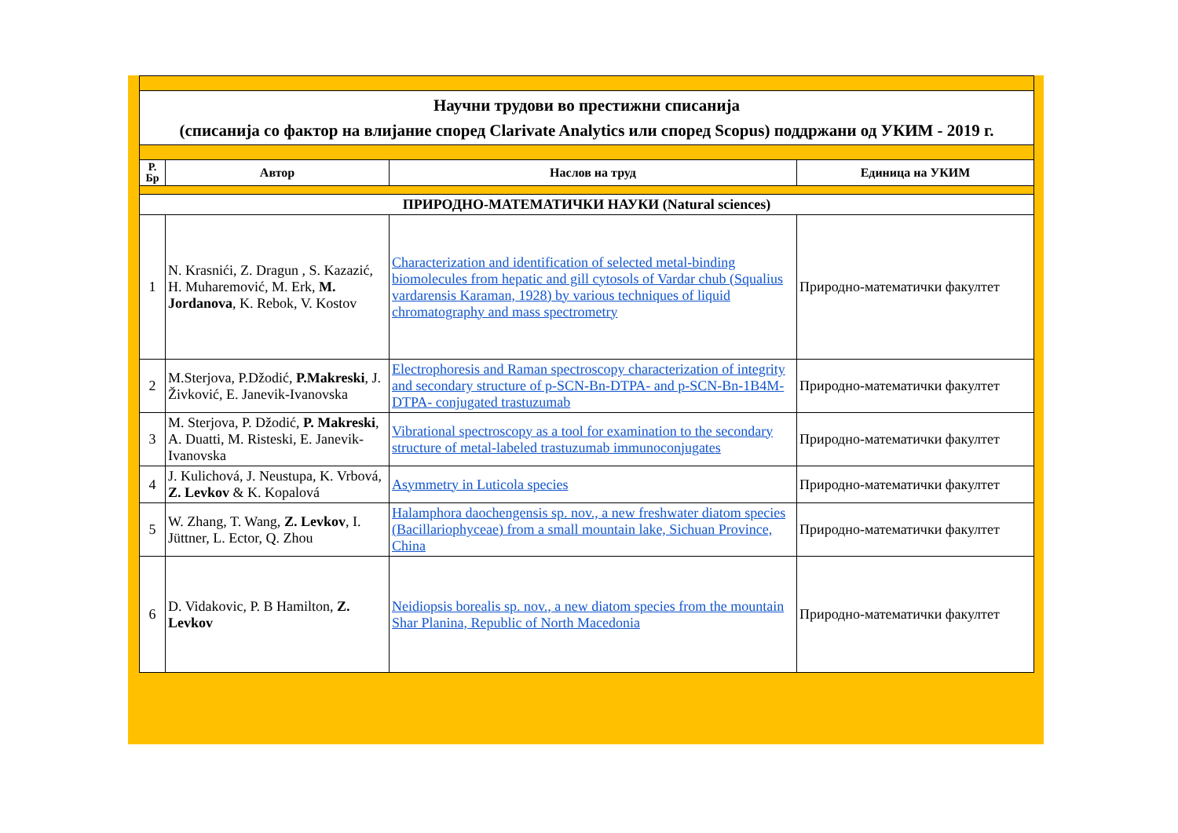| Научни трудови во престижни списанија (списанија со фактор на влијание според Clarivate Analytics или според Scopus) поддржани од УКИМ - 2019 г. | | | |
| Р. Бр | Автор | Наслов на труд | Единица на УКИМ |
| ПРИРОДНО-МАТЕМАТИЧКИ НАУКИ (Natural sciences) | | | |
| 1 | N. Krasnići, Z. Dragun , S. Kazazić, H. Muharemović, M. Erk, M. Jordanova , K. Rebok, V. Kostov | Characterization and identification of selected metal-binding biomolecules from hepatic and gill cytosols of Vardar chub (Squalius vardarensis Karaman, 1928) by various techniques of liquid chromatography and mass spectrometry | Природно-математички факултет |
| 2 | M.Sterjova, P.Džodić, P.Makreski , J. Živković, E. Janevik-Ivanovska | Electrophoresis and Raman spectroscopy characterization of integrity and secondary structure of p-SCN-Bn-DTPA- and p-SCN-Bn-1B4M-DTPA- conjugated trastuzumab | Природно-математички факултет |
| 3 | M. Sterjova, P. Džodić, P. Makreski , A. Duatti, M. Risteski, E. Janevik-Ivanovska | Vibrational spectroscopy as a tool for examination to the secondary structure of metal-labeled trastuzumab immunoconjugates | Природно-математички факултет |
| 4 | J. Kulichová, J. Neustupa, K. Vrbová, Z. Levkov & K. Kopalová | Asymmetry in Luticola species | Природно-математички факултет |
| 5 | W. Zhang, T. Wang, Z. Levkov , I. Jüttner, L. Ector, Q. Zhou | Halamphora daochengensis sp. nov., a new freshwater diatom species (Bacillariophyceae) from a small mountain lake, Sichuan Province, China | Природно-математички факултет |
| 6 | D. Vidakovic, P. B Hamilton, Z. Levkov | Neidiopsis borealis sp. nov., a new diatom species from the mountain Shar Planina, Republic of North Macedonia | Природно-математички факултет |